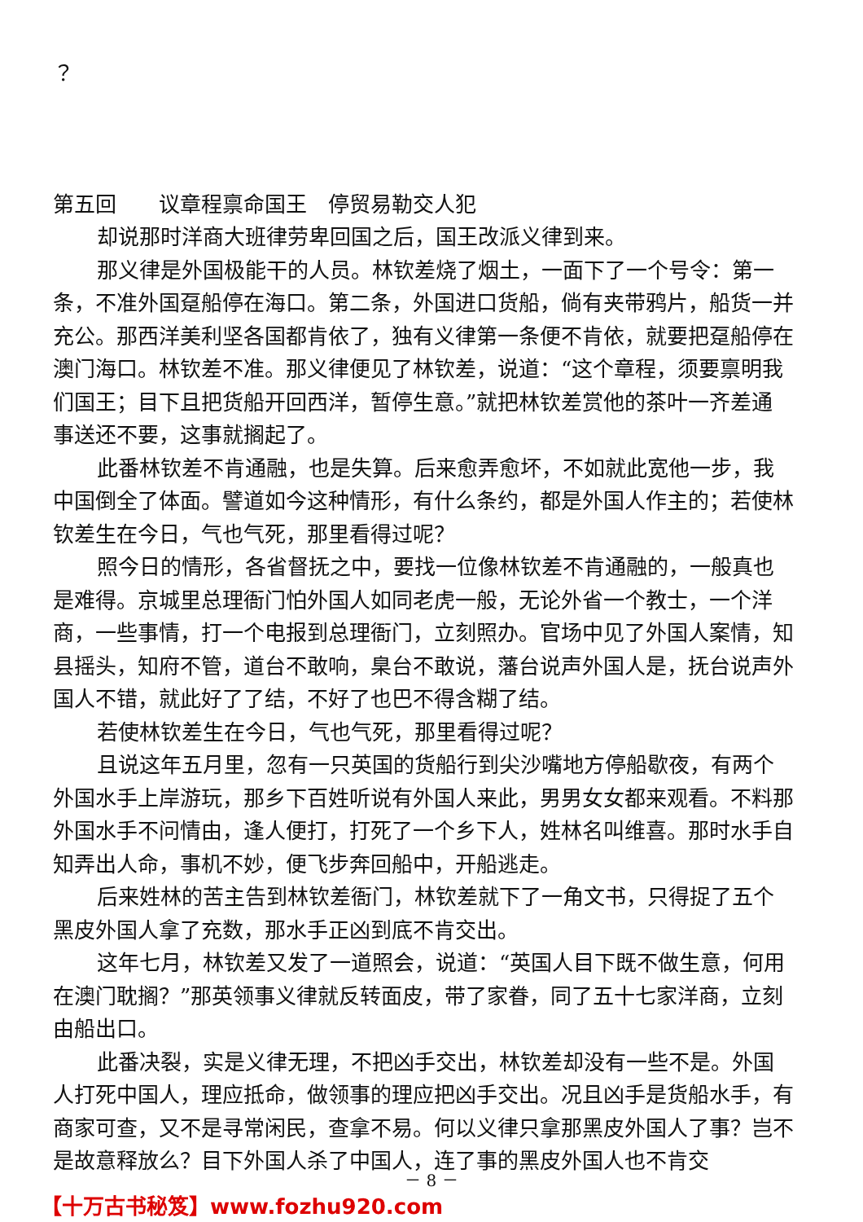？
第五回　　议章程禀命国王　停贸易勒交人犯
却说那时洋商大班律劳卑回国之后，国王改派义律到来。
那义律是外国极能干的人员。林钦差烧了烟土，一面下了一个号令：第一条，不准外国趸船停在海口。第二条，外国进口货船，倘有夹带鸦片，船货一并充公。那西洋美利坚各国都肯依了，独有义律第一条便不肯依，就要把趸船停在澳门海口。林钦差不准。那义律便见了林钦差，说道：“这个章程，须要禀明我们国王；目下且把货船开回西洋，暂停生意。”就把林钦差赏他的茶叶一齐差通事送还不要，这事就搁起了。
此番林钦差不肯通融，也是失算。后来愈弄愈坏，不如就此宽他一步，我中国倒全了体面。譬道如今这种情形，有什么条约，都是外国人作主的；若使林钦差生在今日，气也气死，那里看得过呢？
照今日的情形，各省督抚之中，要找一位像林钦差不肯通融的，一般真也是难得。京城里总理衙门怕外国人如同老虎一般，无论外省一个教士，一个洋商，一些事情，打一个电报到总理衙门，立刻照办。官场中见了外国人案情，知县摇头，知府不管，道台不敢响，臬台不敢说，藩台说声外国人是，抚台说声外国人不错，就此好了了结，不好了也巴不得含糊了结。
若使林钦差生在今日，气也气死，那里看得过呢？
且说这年五月里，忽有一只英国的货船行到尖沙嘴地方停船歇夜，有两个外国水手上岸游玩，那乡下百姓听说有外国人来此，男男女女都来观看。不料那外国水手不问情由，逢人便打，打死了一个乡下人，姓林名叫维喜。那时水手自知弄出人命，事机不妙，便飞步奔回船中，开船逃走。
后来姓林的苦主告到林钦差衙门，林钦差就下了一角文书，只得捉了五个黑皮外国人拿了充数，那水手正凶到底不肯交出。
这年七月，林钦差又发了一道照会，说道：“英国人目下既不做生意，何用在澳门耽搁？”那英领事义律就反转面皮，带了家眷，同了五十七家洋商，立刻由船出口。
此番决裂，实是义律无理，不把凶手交出，林钦差却没有一些不是。外国人打死中国人，理应抵命，做领事的理应把凶手交出。况且凶手是货船水手，有商家可查，又不是寻常闲民，查拿不易。何以义律只拿那黑皮外国人了事？岂不是故意释放么？目下外国人杀了中国人，连了事的黑皮外国人也不肯交
－ 8 －
【十万古书秘笈】www.fozhu920.com